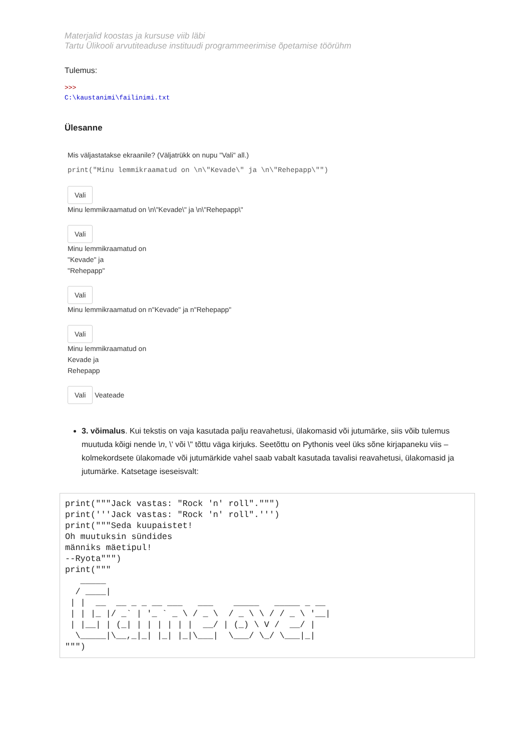Materjalid koostas ja kursuse viib läbi
Tartu Ülikooli arvutiteaduse instituudi programmeerimise õpetamise töörühm
Tulemus:
>>>
C:\kaustanimi\failinimi.txt
Ülesanne
Mis väljastatakse ekraanile? (Väljatrükk on nupu "Vali" all.)
print("Minu lemmikraamatud on \n\"Kevade\" ja \n\"Rehepapp\"")
Vali
Minu lemmikraamatud on \n\"Kevade\" ja \n\"Rehepapp\"
Vali
Minu lemmikraamatud on
"Kevade" ja
"Rehepapp"
Vali
Minu lemmikraamatud on n"Kevade" ja n"Rehepapp"
Vali
Minu lemmikraamatud on
Kevade ja
Rehepapp
Vali Veateade
3. võimalus. Kui tekstis on vaja kasutada palju reavahetusi, ülakomasid või jutumärke, siis võib tulemus muutuda kõigi nende \n, \' või \" tõttu väga kirjuks. Seetõttu on Pythonis veel üks sõne kirjapaneku viis – kolmekordsete ülakomade või jutumärkide vahel saab vabalt kasutada tavalisi reavahetusi, ülakomasid ja jutumärke. Katsetage iseseisvalt:
print("""Jack vastas: "Rock 'n' roll".""")
print('''Jack vastas: "Rock 'n' roll".''')
print("""Seda kuupaistet!
Oh muutuksin sündides
männiks mäetipul!
--Ryota""")
print("""
   _____
  / ____|
 | |  __  __ _ _ __ ___   ___    _____   _____ _ __
 | | |_ |/ _` | '_ ` _ \ / _ \  / _ \ \ / / _ \ '__|
 | |__| | (_| | | | | | |  __/ | (_) \ V /  __/ |
  \_____|\__,_|_| |_| |_|\___|  \___/ \_/ \___|_|
""")